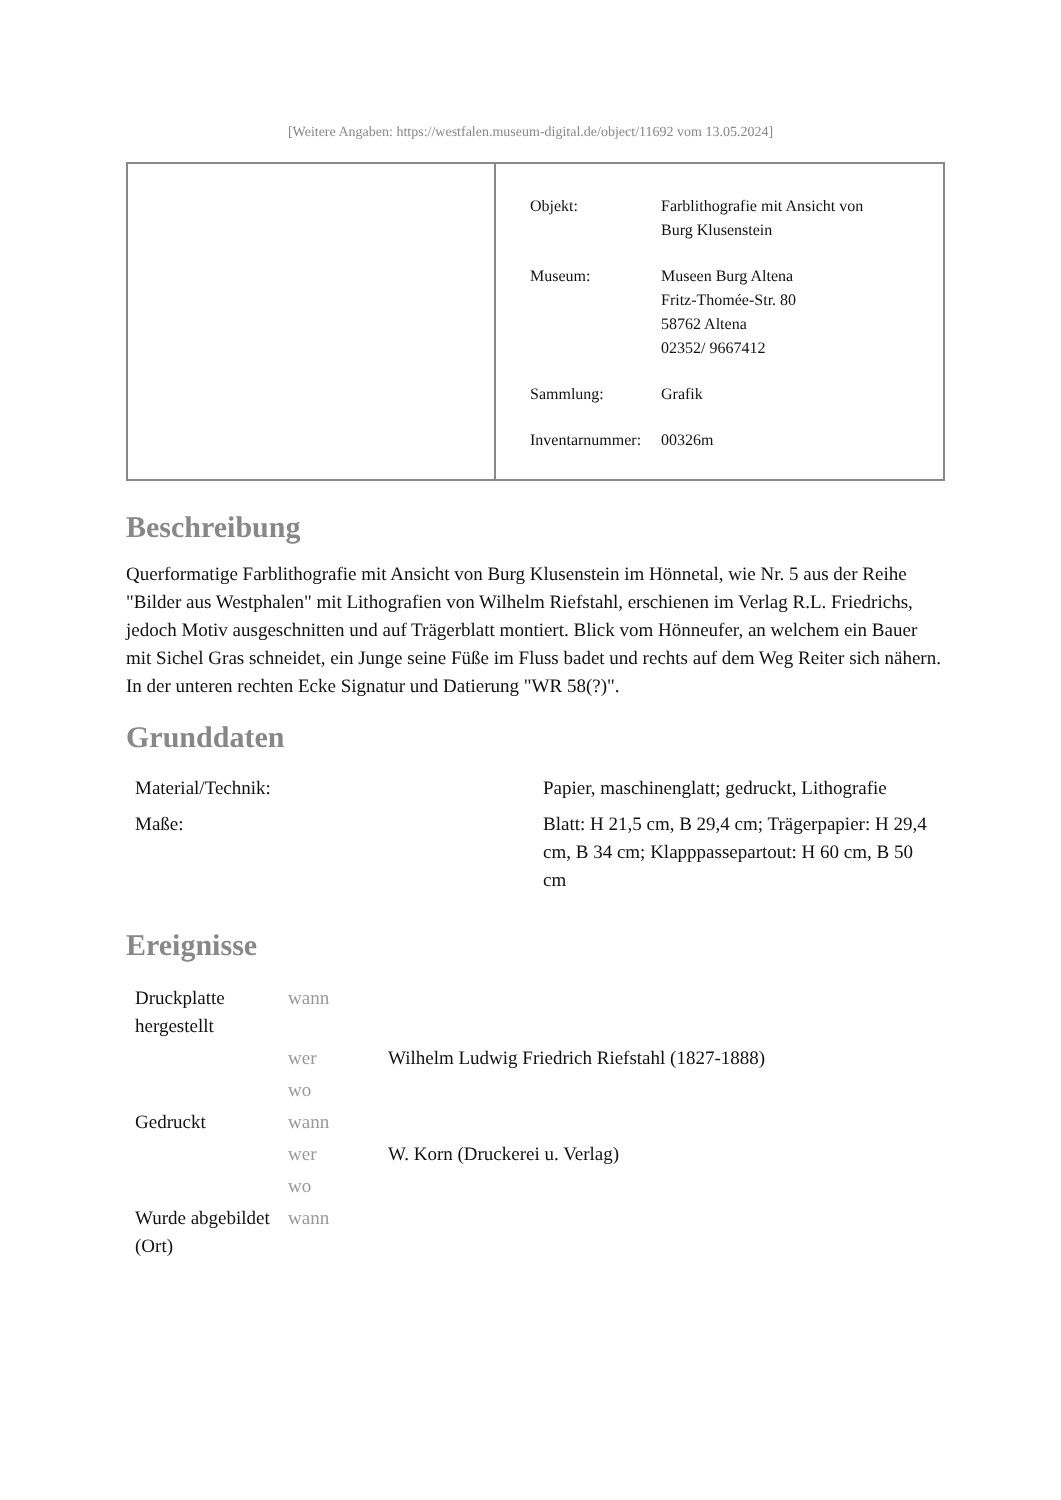[Weitere Angaben: https://westfalen.museum-digital.de/object/11692 vom 13.05.2024]
| Objekt: | Farblithografie mit Ansicht von Burg Klusenstein |
| Museum: | Museen Burg Altena Fritz-Thomée-Str. 80 58762 Altena 02352/ 9667412 |
| Sammlung: | Grafik |
| Inventarnummer: | 00326m |
Beschreibung
Querformatige Farblithografie mit Ansicht von Burg Klusenstein im Hönnetal, wie Nr. 5 aus der Reihe "Bilder aus Westphalen" mit Lithografien von Wilhelm Riefstahl, erschienen im Verlag R.L. Friedrichs, jedoch Motiv ausgeschnitten und auf Trägerblatt montiert. Blick vom Hönneufer, an welchem ein Bauer mit Sichel Gras schneidet, ein Junge seine Füße im Fluss badet und rechts auf dem Weg Reiter sich nähern. In der unteren rechten Ecke Signatur und Datierung "WR 58(?)".
Grunddaten
| Material/Technik: | Papier, maschinenglatt; gedruckt, Lithografie |
| Maße: | Blatt: H 21,5 cm, B 29,4 cm; Trägerpapier: H 29,4 cm, B 34 cm; Klapppassepartout: H 60 cm, B 50 cm |
Ereignisse
| Druckplatte hergestellt | wann | |
| | wer | Wilhelm Ludwig Friedrich Riefstahl (1827-1888) |
| | wo | |
| Gedruckt | wann | |
| | wer | W. Korn (Druckerei u. Verlag) |
| | wo | |
| Wurde abgebildet (Ort) | wann | |